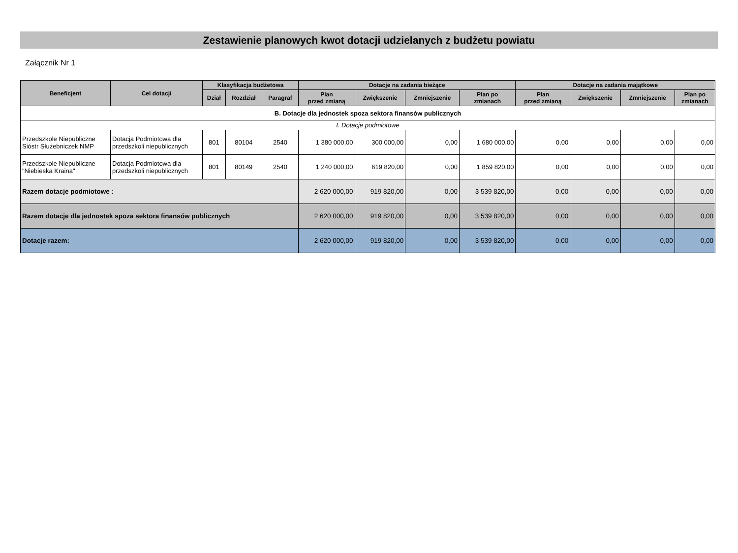Zestawienie planowych kwot dotacji udzielanych z budżetu powiatu
Załącznik Nr 1
| Beneficjent | Cel dotacji | Klasyfikacja budżetowa | | | Dotacje na zadania bieżące | | | | Dotacje na zadania majątkowe | | | |
| --- | --- | --- | --- | --- | --- | --- | --- | --- | --- | --- | --- | --- |
| | | Dział | Rozdział | Paragraf | Plan przed zmianą | Zwiększenie | Zmniejszenie | Plan po zmianach | Plan przed zmianą | Zwiększenie | Zmniejszenie | Plan po zmianach |
| B. Dotacje dla jednostek spoza sektora finansów publicznych | | | | | | | | | | | | |
| I. Dotacje podmiotowe | | | | | | | | | | | | |
| Przedszkole Niepubliczne Sióstr Służebniczek NMP | Dotacja Podmiotowa dla przedszkoli niepublicznych | 801 | 80104 | 2540 | 1 380 000,00 | 300 000,00 | 0,00 | 1 680 000,00 | 0,00 | 0,00 | 0,00 | 0,00 |
| Przedszkole Niepubliczne "Niebieska Kraina" | Dotacja Podmiotowa dla przedszkoli niepublicznych | 801 | 80149 | 2540 | 1 240 000,00 | 619 820,00 | 0,00 | 1 859 820,00 | 0,00 | 0,00 | 0,00 | 0,00 |
| Razem dotacje podmiotowe : | | | | | 2 620 000,00 | 919 820,00 | 0,00 | 3 539 820,00 | 0,00 | 0,00 | 0,00 | 0,00 |
| Razem dotacje dla jednostek spoza sektora finansów publicznych | | | | | 2 620 000,00 | 919 820,00 | 0,00 | 3 539 820,00 | 0,00 | 0,00 | 0,00 | 0,00 |
| Dotacje razem: | | | | | 2 620 000,00 | 919 820,00 | 0,00 | 3 539 820,00 | 0,00 | 0,00 | 0,00 | 0,00 |